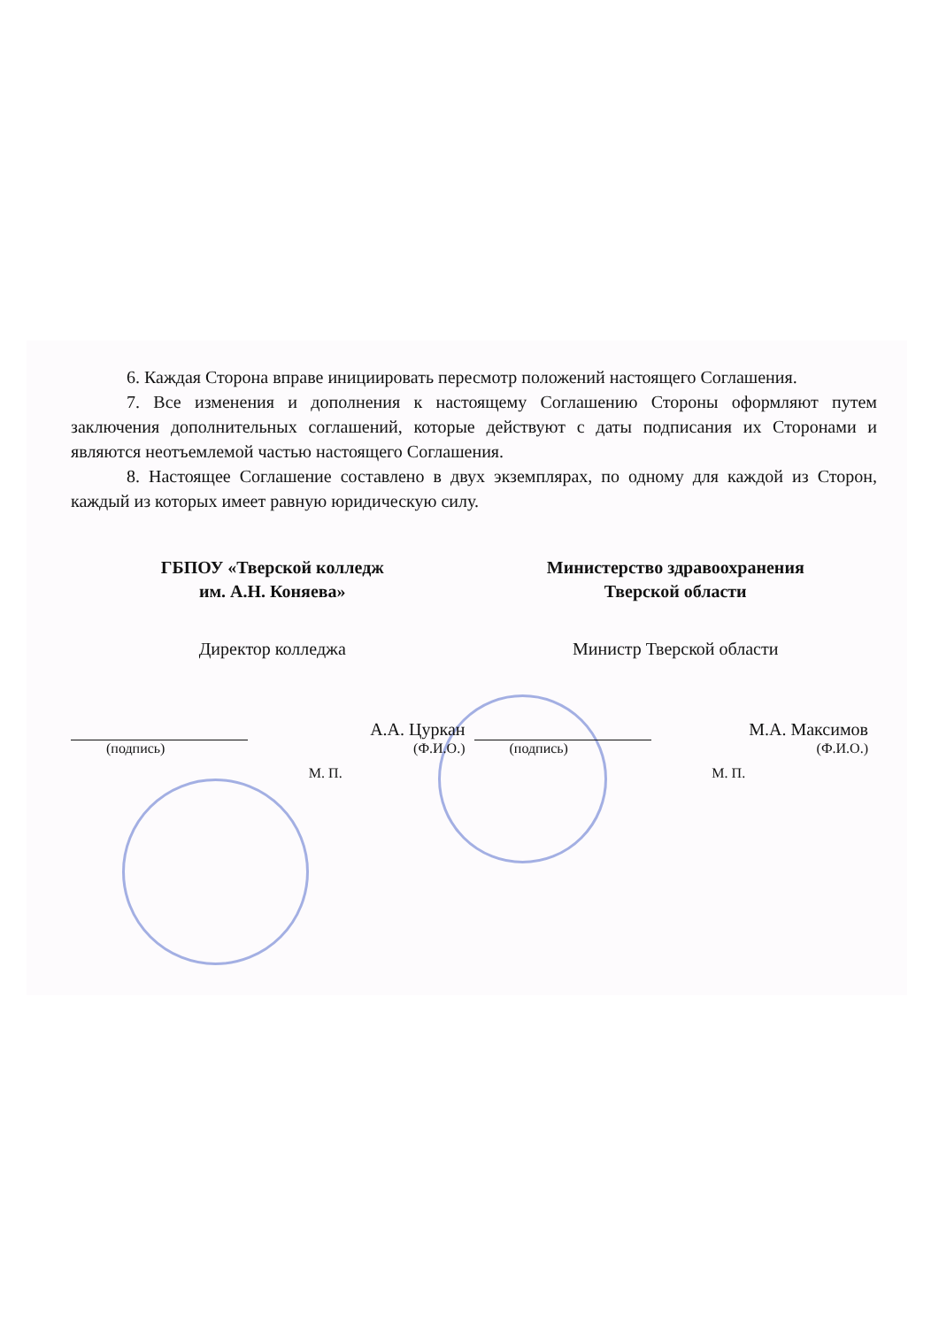6. Каждая Сторона вправе инициировать пересмотр положений настоящего Соглашения.
7. Все изменения и дополнения к настоящему Соглашению Стороны оформляют путем заключения дополнительных соглашений, которые действуют с даты подписания их Сторонами и являются неотъемлемой частью настоящего Соглашения.
8. Настоящее Соглашение составлено в двух экземплярах, по одному для каждой из Сторон, каждый из которых имеет равную юридическую силу.
ГБПОУ «Тверской колледж
им. А.Н. Коняева»
Директор колледжа
А.А. Цуркан
(подпись) (Ф.И.О.)
М. П.
Министерство здравоохранения
Тверской области
Министр Тверской области
М.А. Максимов
(подпись) (Ф.И.О.)
М. П.